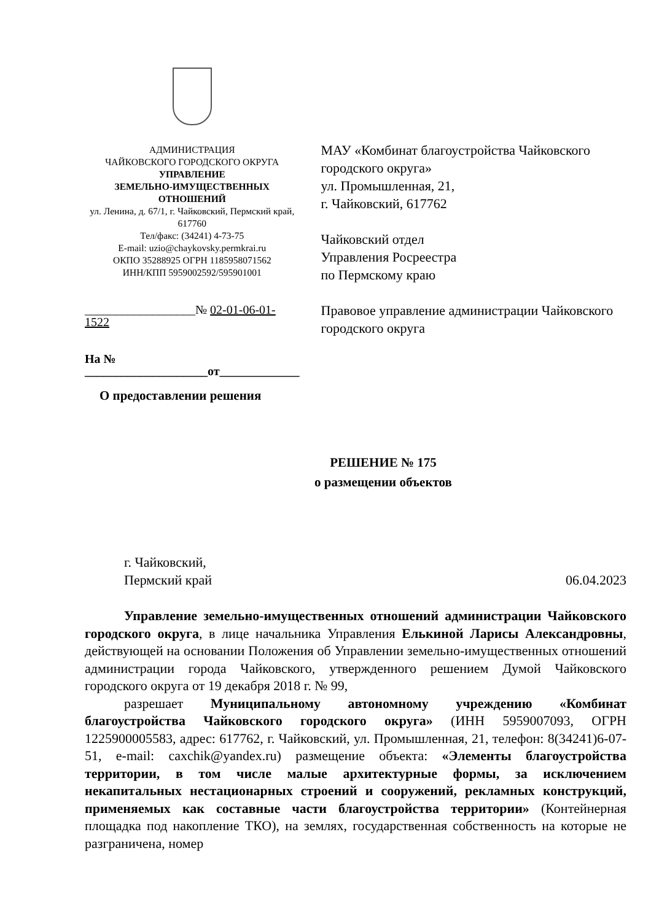АДМИНИСТРАЦИЯ
ЧАЙКОВСКОГО ГОРОДСКОГО ОКРУГА
УПРАВЛЕНИЕ
ЗЕМЕЛЬНО-ИМУЩЕСТВЕННЫХ
ОТНОШЕНИЙ
ул. Ленина, д. 67/1, г. Чайковский, Пермский край, 617760
Тел/факс: (34241) 4-73-75
E-mail: uzio@chaykovsky.permkrai.ru
ОКПО 35288925 ОГРН 1185958071562
ИНН/КПП 5959002592/595901001
__________________№ 02-01-06-01-1522
На № ____________________от_____________
МАУ «Комбинат благоустройства Чайковского городского округа»
ул. Промышленная, 21,
г. Чайковский, 617762
Чайковский отдел
Управления Росреестра
по Пермскому краю
Правовое управление администрации Чайковского городского округа
О предоставлении решения
РЕШЕНИЕ № 175
о размещении объектов
г. Чайковский,
Пермский край
06.04.2023
Управление земельно-имущественных отношений администрации Чайковского городского округа, в лице начальника Управления Елькиной Ларисы Александровны, действующей на основании Положения об Управлении земельно-имущественных отношений администрации города Чайковского, утвержденного решением Думой Чайковского городского округа от 19 декабря 2018 г. № 99,
разрешает Муниципальному автономному учреждению «Комбинат благоустройства Чайковского городского округа» (ИНН 5959007093, ОГРН 1225900005583, адрес: 617762, г. Чайковский, ул. Промышленная, 21, телефон: 8(34241)6-07-51, e-mail: caxchik@yandex.ru) размещение объекта: «Элементы благоустройства территории, в том числе малые архитектурные формы, за исключением некапитальных нестационарных строений и сооружений, рекламных конструкций, применяемых как составные части благоустройства территории» (Контейнерная площадка под накопление ТКО), на землях, государственная собственность на которые не разграничена, номер